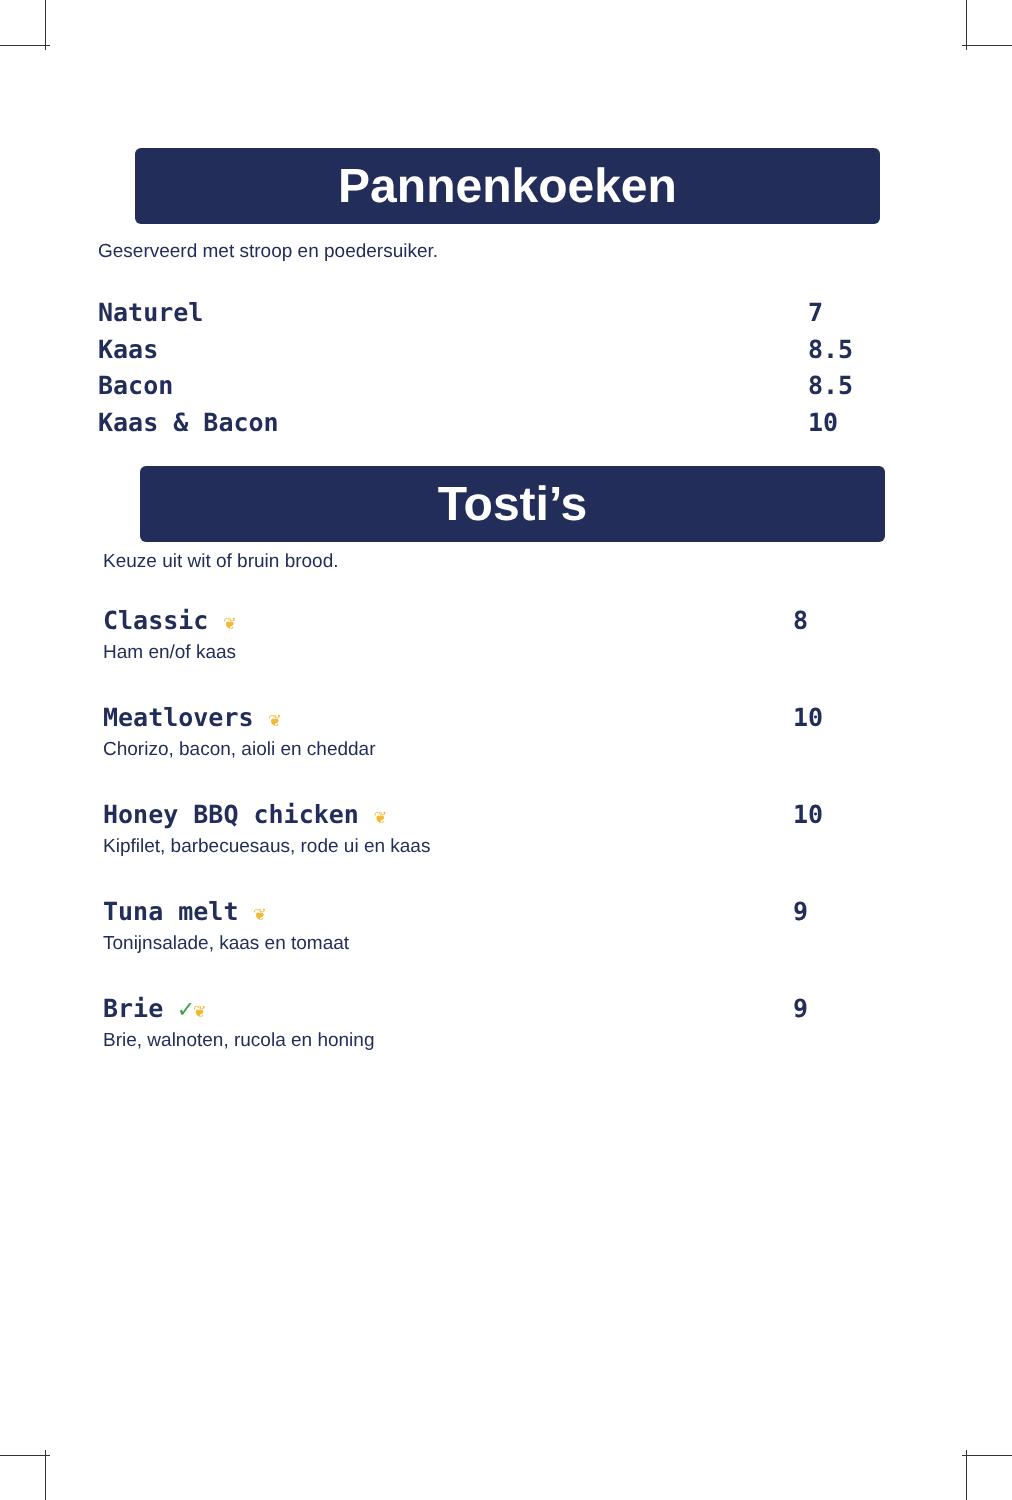Pannenkoeken
Geserveerd met stroop en poedersuiker.
Naturel 7
Kaas 8.5
Bacon 8.5
Kaas & Bacon 10
Tosti’s
Keuze uit wit of bruin brood.
Classic ❦ 8
Ham en/of kaas
Meatlovers ❦ 10
Chorizo, bacon, aioli en cheddar
Honey BBQ chicken ❦ 10
Kipfilet, barbecuesaus, rode ui en kaas
Tuna melt ❦ 9
Tonijnsalade, kaas en tomaat
Brie ✓❦ 9
Brie, walnoten, rucola en honing